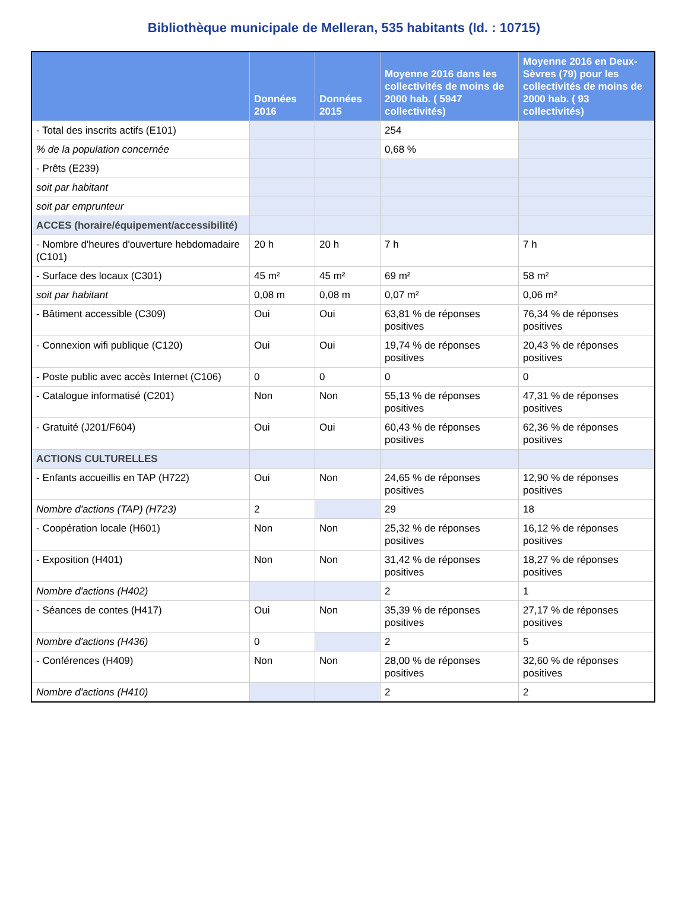Bibliothèque municipale de Melleran, 535 habitants (Id. : 10715)
| | Données 2016 | Données 2015 | Moyenne 2016 dans les collectivités de moins de 2000 hab. ( 5947 collectivités) | Moyenne 2016 en Deux-Sèvres (79) pour les collectivités de moins de 2000 hab. ( 93 collectivités) |
| --- | --- | --- | --- | --- |
| - Total des inscrits actifs (E101) | | | 254 | |
| % de la population concernée | | | 0,68 % | |
| - Prêts (E239) | | | | |
| soit par habitant | | | | |
| soit par emprunteur | | | | |
| ACCES (horaire/équipement/accessibilité) | | | | |
| - Nombre d'heures d'ouverture hebdomadaire (C101) | 20 h | 20 h | 7 h | 7 h |
| - Surface des locaux (C301) | 45 m² | 45 m² | 69 m² | 58 m² |
| soit par habitant | 0,08 m | 0,08 m | 0,07 m² | 0,06 m² |
| - Bâtiment accessible (C309) | Oui | Oui | 63,81 % de réponses positives | 76,34 % de réponses positives |
| - Connexion wifi publique (C120) | Oui | Oui | 19,74 % de réponses positives | 20,43 % de réponses positives |
| - Poste public avec accès Internet (C106) | 0 | 0 | 0 | 0 |
| - Catalogue informatisé (C201) | Non | Non | 55,13 % de réponses positives | 47,31 % de réponses positives |
| - Gratuité (J201/F604) | Oui | Oui | 60,43 % de réponses positives | 62,36 % de réponses positives |
| ACTIONS CULTURELLES | | | | |
| - Enfants accueillis en TAP (H722) | Oui | Non | 24,65 % de réponses positives | 12,90 % de réponses positives |
| Nombre d'actions (TAP) (H723) | 2 | | 29 | 18 |
| - Coopération locale (H601) | Non | Non | 25,32 % de réponses positives | 16,12 % de réponses positives |
| - Exposition (H401) | Non | Non | 31,42 % de réponses positives | 18,27 % de réponses positives |
| Nombre d'actions (H402) | | | 2 | 1 |
| - Séances de contes (H417) | Oui | Non | 35,39 % de réponses positives | 27,17 % de réponses positives |
| Nombre d'actions (H436) | 0 | | 2 | 5 |
| - Conférences (H409) | Non | Non | 28,00 % de réponses positives | 32,60 % de réponses positives |
| Nombre d'actions (H410) | | | 2 | 2 |